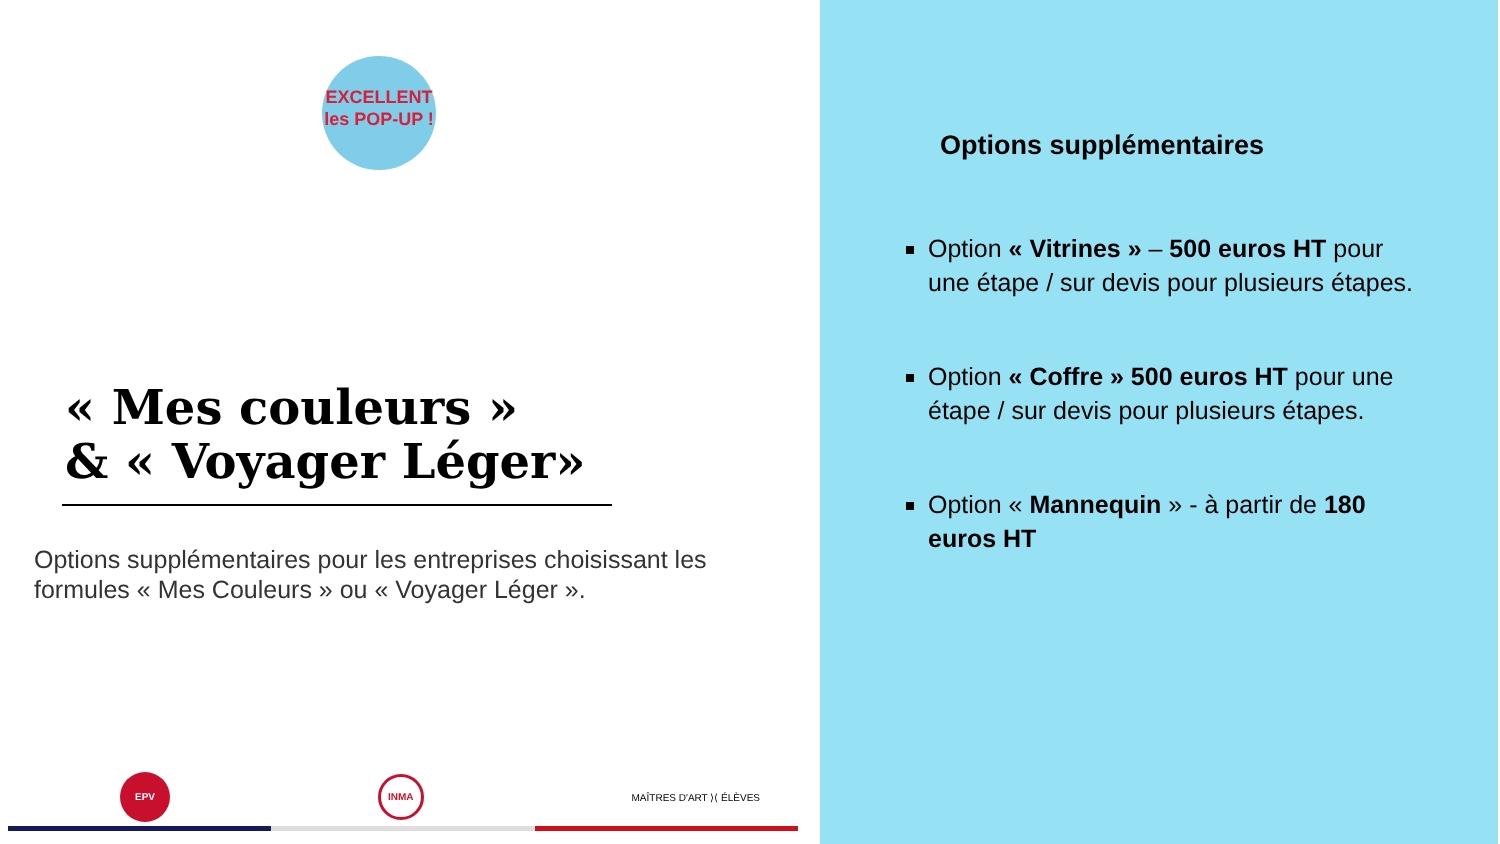EXCELLENT
les POP-UP !
« Mes couleurs »
& « Voyager Léger»
Options supplémentaires pour les entreprises choisissant les formules « Mes Couleurs » ou « Voyager Léger ».
EPV
INMA
MAÎTRES D'ART ⟩⟨ ÉLÈVES
Options supplémentaires
Option « Vitrines » – 500 euros HT pour une étape / sur devis pour plusieurs étapes.
Option « Coffre » 500 euros HT pour une étape / sur devis pour plusieurs étapes.
Option « Mannequin » - à partir de 180 euros HT